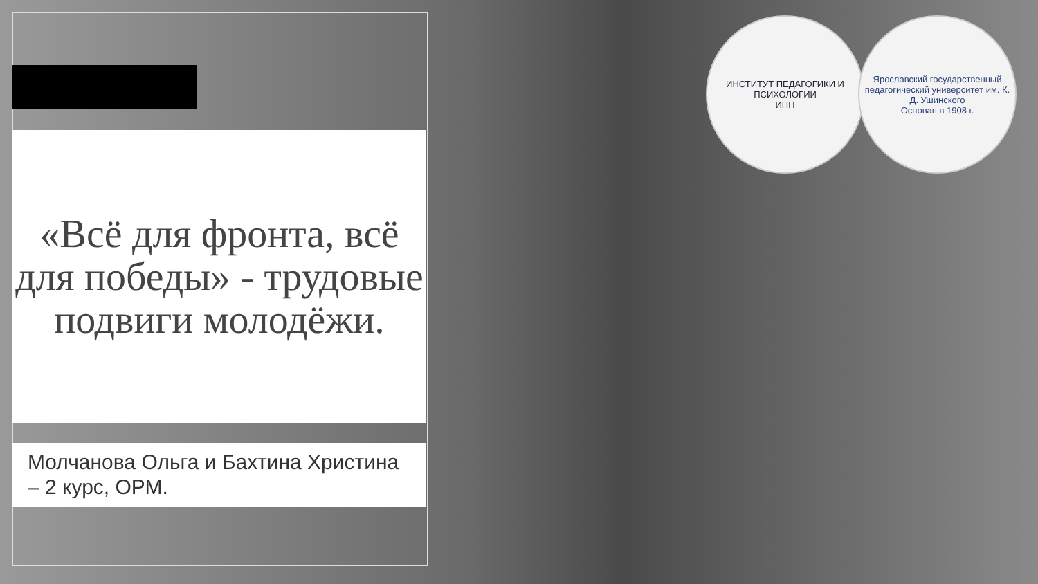«Всё для фронта, всё для победы» - трудовые подвиги молодёжи.
Молчанова Ольга и Бахтина Христина – 2 курс, ОРМ.
ИНСТИТУТ ПЕДАГОГИКИ И ПСИХОЛОГИИ
ИПП
Ярославский государственный педагогический университет им. К. Д. Ушинского
Основан в 1908 г.